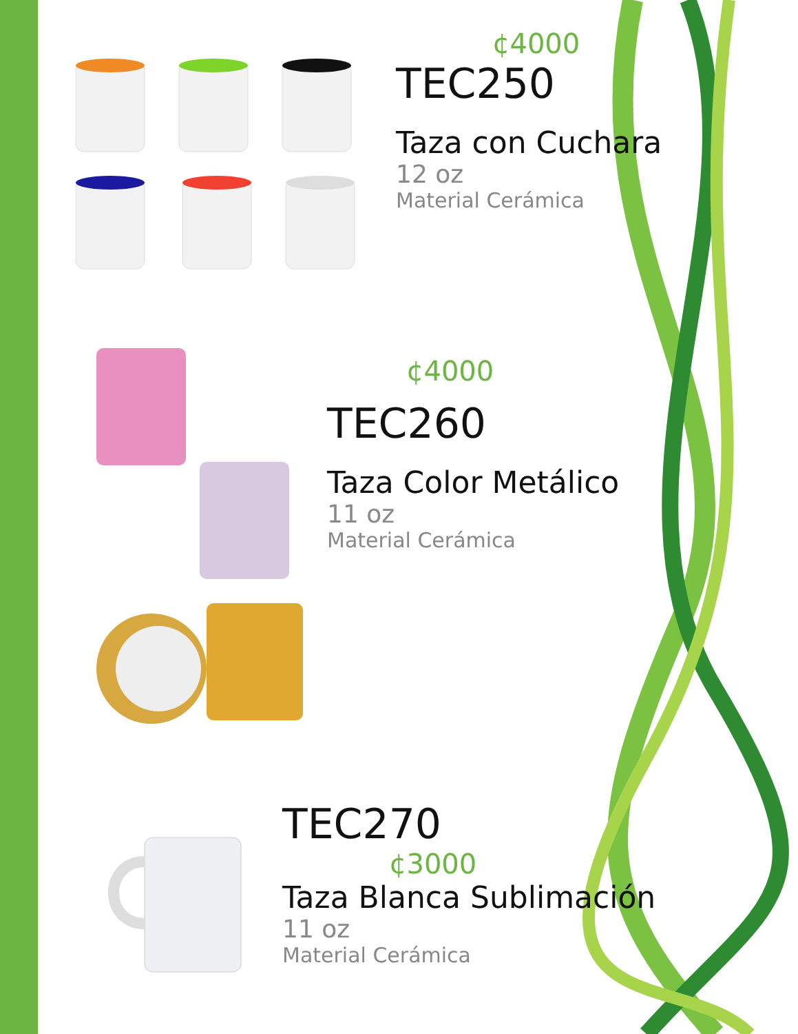¢4000
TEC250
Taza con Cuchara
12 oz
Material Cerámica
¢4000
TEC260
Taza Color Metálico
11 oz
Material Cerámica
TEC270
¢3000
Taza Blanca Sublimación
11 oz
Material Cerámica